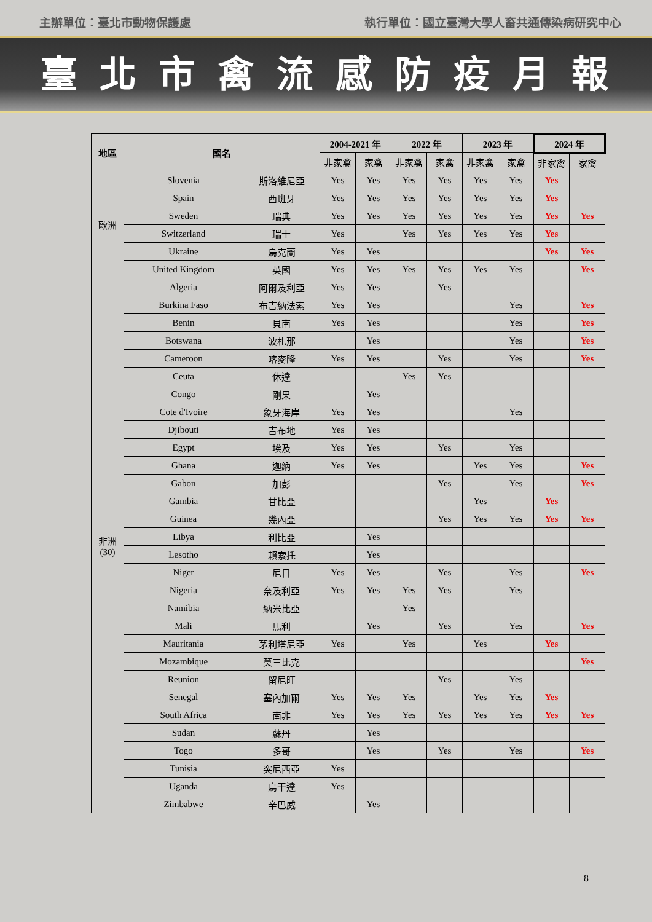主辦單位：臺北市動物保護處 執行單位：國立臺灣大學人畜共通傳染病研究中心
臺北市禽流感防疫月報
| 地區 | 國名 | | 2004-2021 年 | | 2022 年 | | 2023 年 | | 2024 年 | |
| --- | --- | --- | --- | --- | --- | --- | --- | --- | --- | --- |
| | | | 非家禽 | 家禽 | 非家禽 | 家禽 | 非家禽 | 家禽 | 非家禽 | 家禽 |
| 歐洲 | Slovenia | 斯洛維尼亞 | Yes | Yes | Yes | Yes | Yes | Yes | Yes | |
| | Spain | 西班牙 | Yes | Yes | Yes | Yes | Yes | Yes | Yes | |
| | Sweden | 瑞典 | Yes | Yes | Yes | Yes | Yes | Yes | Yes | Yes |
| | Switzerland | 瑞士 | Yes | | Yes | Yes | Yes | Yes | Yes | |
| | Ukraine | 烏克蘭 | Yes | Yes | | | | | Yes | Yes |
| | United Kingdom | 英國 | Yes | Yes | Yes | Yes | Yes | Yes | | Yes |
| 非洲 (30) | Algeria | 阿爾及利亞 | Yes | Yes | | Yes | | | | |
| | Burkina Faso | 布吉納法索 | Yes | Yes | | | | Yes | | Yes |
| | Benin | 貝南 | Yes | Yes | | | | Yes | | Yes |
| | Botswana | 波札那 | | Yes | | | | Yes | | Yes |
| | Cameroon | 喀麥隆 | Yes | Yes | | Yes | | Yes | | Yes |
| | Ceuta | 休達 | | | Yes | Yes | | | | |
| | Congo | 剛果 | | Yes | | | | | | |
| | Cote d'Ivoire | 象牙海岸 | Yes | Yes | | | | Yes | | |
| | Djibouti | 吉布地 | Yes | Yes | | | | | | |
| | Egypt | 埃及 | Yes | Yes | | Yes | | Yes | | |
| | Ghana | 迦納 | Yes | Yes | | | Yes | Yes | | Yes |
| | Gabon | 加彭 | | | | Yes | | Yes | | Yes |
| | Gambia | 甘比亞 | | | | | Yes | | Yes | |
| | Guinea | 幾內亞 | | | | Yes | Yes | Yes | Yes | Yes |
| | Libya | 利比亞 | | Yes | | | | | | |
| | Lesotho | 賴索托 | | Yes | | | | | | |
| | Niger | 尼日 | Yes | Yes | | Yes | | Yes | | Yes |
| | Nigeria | 奈及利亞 | Yes | Yes | Yes | Yes | | Yes | | |
| | Namibia | 納米比亞 | | | Yes | | | | | |
| | Mali | 馬利 | | Yes | | Yes | | Yes | | Yes |
| | Mauritania | 茅利塔尼亞 | Yes | | Yes | | Yes | | Yes | |
| | Mozambique | 莫三比克 | | | | | | | | Yes |
| | Reunion | 留尼旺 | | | | Yes | | Yes | | |
| | Senegal | 塞內加爾 | Yes | Yes | Yes | | Yes | Yes | Yes | |
| | South Africa | 南非 | Yes | Yes | Yes | Yes | Yes | Yes | Yes | Yes |
| | Sudan | 蘇丹 | | Yes | | | | | | |
| | Togo | 多哥 | | Yes | | Yes | | Yes | | Yes |
| | Tunisia | 突尼西亞 | Yes | | | | | | | |
| | Uganda | 烏干達 | Yes | | | | | | | |
| | Zimbabwe | 辛巴威 | | Yes | | | | | | |
8